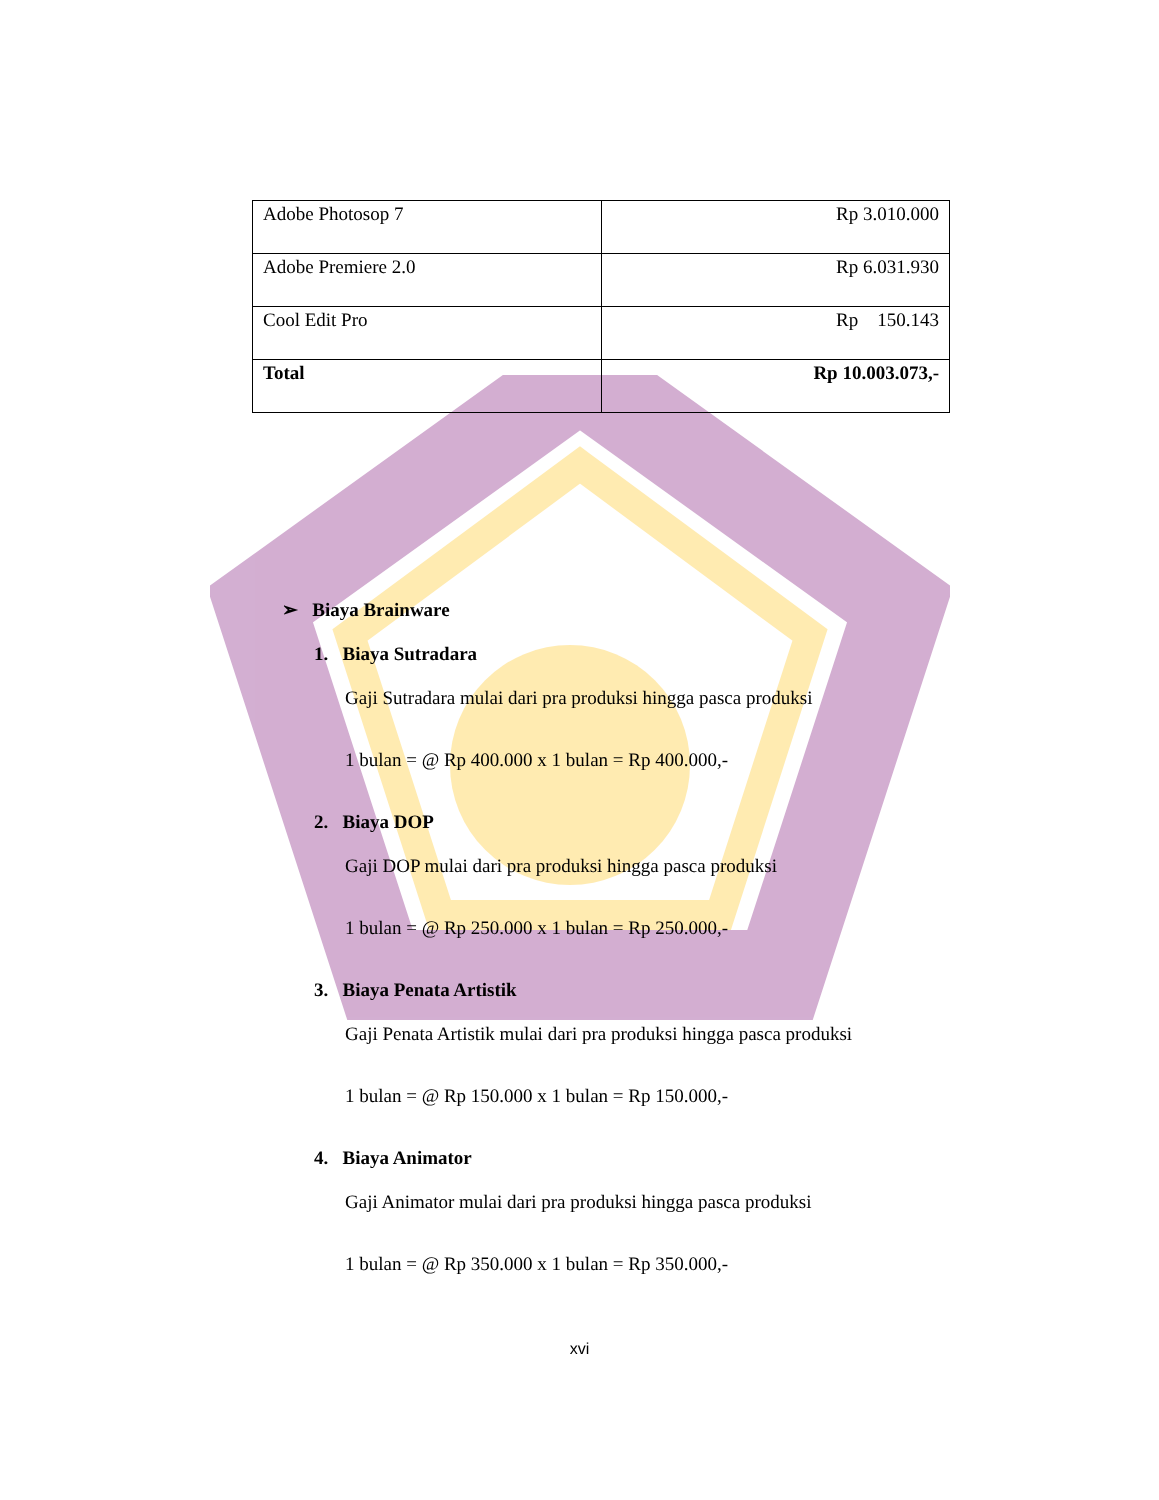| Adobe Photosop 7 | Rp 3.010.000 |
| Adobe Premiere 2.0 | Rp 6.031.930 |
| Cool Edit Pro | Rp 150.143 |
| Total | Rp 10.003.073,- |
➢ Biaya Brainware
1. Biaya Sutradara
Gaji Sutradara mulai dari pra produksi hingga pasca produksi
1 bulan = @ Rp 400.000 x 1 bulan = Rp 400.000,-
2. Biaya DOP
Gaji DOP mulai dari pra produksi hingga pasca produksi
1 bulan = @ Rp 250.000 x 1 bulan = Rp 250.000,-
3. Biaya Penata Artistik
Gaji Penata Artistik mulai dari pra produksi hingga pasca produksi
1 bulan = @ Rp 150.000 x 1 bulan = Rp 150.000,-
4. Biaya Animator
Gaji Animator mulai dari pra produksi hingga pasca produksi
1 bulan = @ Rp 350.000 x 1 bulan = Rp 350.000,-
xvi